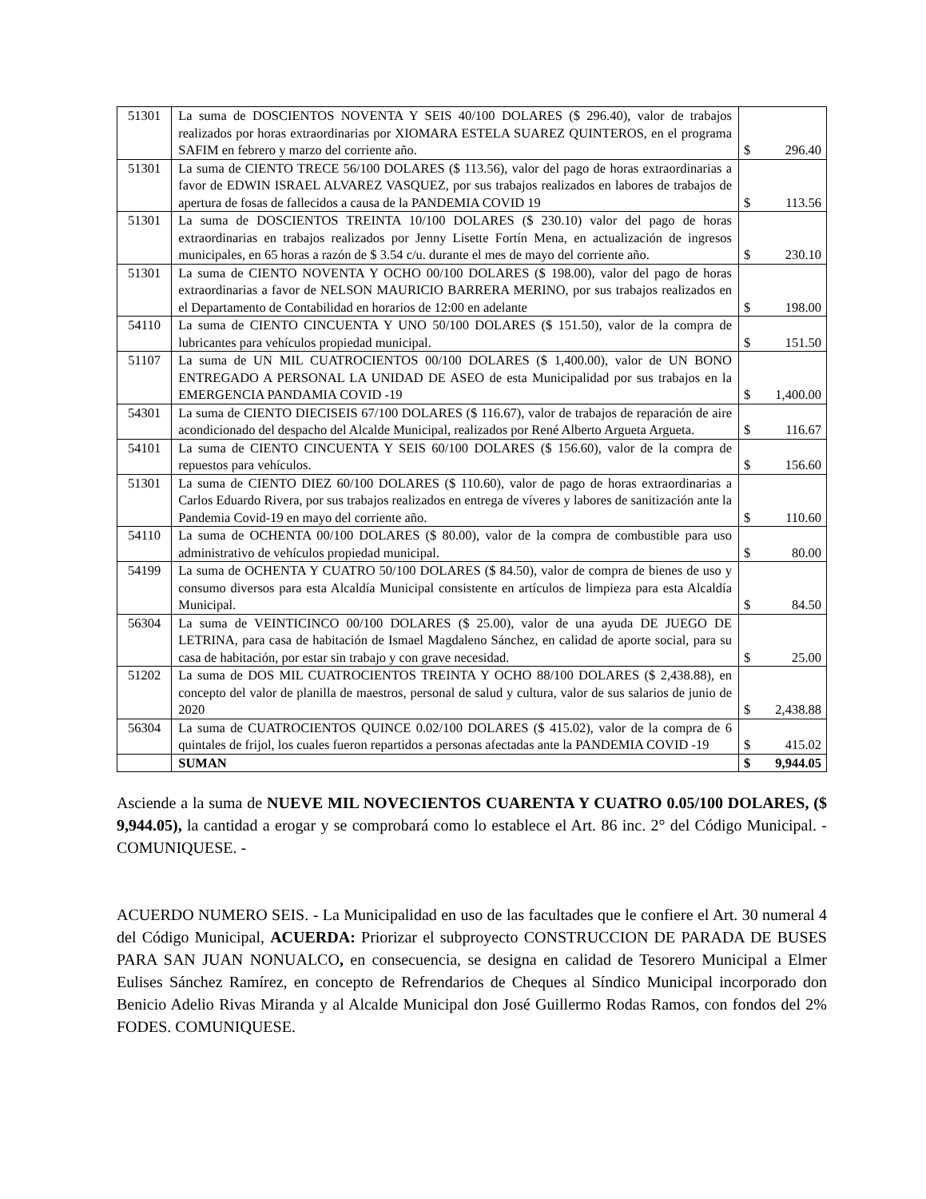| 51301 | La suma de DOSCIENTOS NOVENTA Y SEIS 40/100 DOLARES ($ 296.40), valor de trabajos realizados por horas extraordinarias por XIOMARA ESTELA SUAREZ QUINTEROS, en el programa SAFIM en febrero y marzo del corriente año. | $ 296.40 |
| 51301 | La suma de CIENTO TRECE 56/100 DOLARES ($ 113.56), valor del pago de horas extraordinarias a favor de EDWIN ISRAEL ALVAREZ VASQUEZ, por sus trabajos realizados en labores de trabajos de apertura de fosas de fallecidos a causa de la PANDEMIA COVID 19 | $ 113.56 |
| 51301 | La suma de DOSCIENTOS TREINTA 10/100 DOLARES ($ 230.10) valor del pago de horas extraordinarias en trabajos realizados por Jenny Lisette Fortín Mena, en actualización de ingresos municipales, en 65 horas a razón de $ 3.54 c/u. durante el mes de mayo del corriente año. | $ 230.10 |
| 51301 | La suma de CIENTO NOVENTA Y OCHO 00/100 DOLARES ($ 198.00), valor del pago de horas extraordinarias a favor de NELSON MAURICIO BARRERA MERINO, por sus trabajos realizados en el Departamento de Contabilidad en horarios de 12:00 en adelante | $ 198.00 |
| 54110 | La suma de CIENTO CINCUENTA Y UNO 50/100 DOLARES ($ 151.50), valor de la compra de lubricantes para vehículos propiedad municipal. | $ 151.50 |
| 51107 | La suma de UN MIL CUATROCIENTOS 00/100 DOLARES ($ 1,400.00), valor de UN BONO ENTREGADO A PERSONAL LA UNIDAD DE ASEO de esta Municipalidad por sus trabajos en la EMERGENCIA PANDAMIA COVID -19 | $ 1,400.00 |
| 54301 | La suma de CIENTO DIECISEIS 67/100 DOLARES ($ 116.67), valor de trabajos de reparación de aire acondicionado del despacho del Alcalde Municipal, realizados por René Alberto Argueta Argueta. | $ 116.67 |
| 54101 | La suma de CIENTO CINCUENTA Y SEIS 60/100 DOLARES ($ 156.60), valor de la compra de repuestos para vehículos. | $ 156.60 |
| 51301 | La suma de CIENTO DIEZ 60/100 DOLARES ($ 110.60), valor de pago de horas extraordinarias a Carlos Eduardo Rivera, por sus trabajos realizados en entrega de víveres y labores de sanitización ante la Pandemia Covid-19 en mayo del corriente año. | $ 110.60 |
| 54110 | La suma de OCHENTA 00/100 DOLARES ($ 80.00), valor de la compra de combustible para uso administrativo de vehículos propiedad municipal. | $ 80.00 |
| 54199 | La suma de OCHENTA Y CUATRO 50/100 DOLARES ($ 84.50), valor de compra de bienes de uso y consumo diversos para esta Alcaldía Municipal consistente en artículos de limpieza para esta Alcaldía Municipal. | $ 84.50 |
| 56304 | La suma de VEINTICINCO 00/100 DOLARES ($ 25.00), valor de una ayuda DE JUEGO DE LETRINA, para casa de habitación de Ismael Magdaleno Sánchez, en calidad de aporte social, para su casa de habitación, por estar sin trabajo y con grave necesidad. | $ 25.00 |
| 51202 | La suma de DOS MIL CUATROCIENTOS TREINTA Y OCHO 88/100 DOLARES ($ 2,438.88), en concepto del valor de planilla de maestros, personal de salud y cultura, valor de sus salarios de junio de 2020 | $ 2,438.88 |
| 56304 | La suma de CUATROCIENTOS QUINCE 0.02/100 DOLARES ($ 415.02), valor de la compra de 6 quintales de frijol, los cuales fueron repartidos a personas afectadas ante la PANDEMIA COVID -19 | $ 415.02 |
| | SUMAN | $ 9,944.05 |
Asciende a la suma de NUEVE MIL NOVECIENTOS CUARENTA Y CUATRO 0.05/100 DOLARES, ($ 9,944.05), la cantidad a erogar y se comprobará como lo establece el Art. 86 inc. 2° del Código Municipal. - COMUNIQUESE. -
ACUERDO NUMERO SEIS. - La Municipalidad en uso de las facultades que le confiere el Art. 30 numeral 4 del Código Municipal, ACUERDA: Priorizar el subproyecto CONSTRUCCION DE PARADA DE BUSES PARA SAN JUAN NONUALCO, en consecuencia, se designa en calidad de Tesorero Municipal a Elmer Eulises Sánchez Ramírez, en concepto de Refrendarios de Cheques al Síndico Municipal incorporado don Benicio Adelio Rivas Miranda y al Alcalde Municipal don José Guillermo Rodas Ramos, con fondos del 2% FODES. COMUNIQUESE.